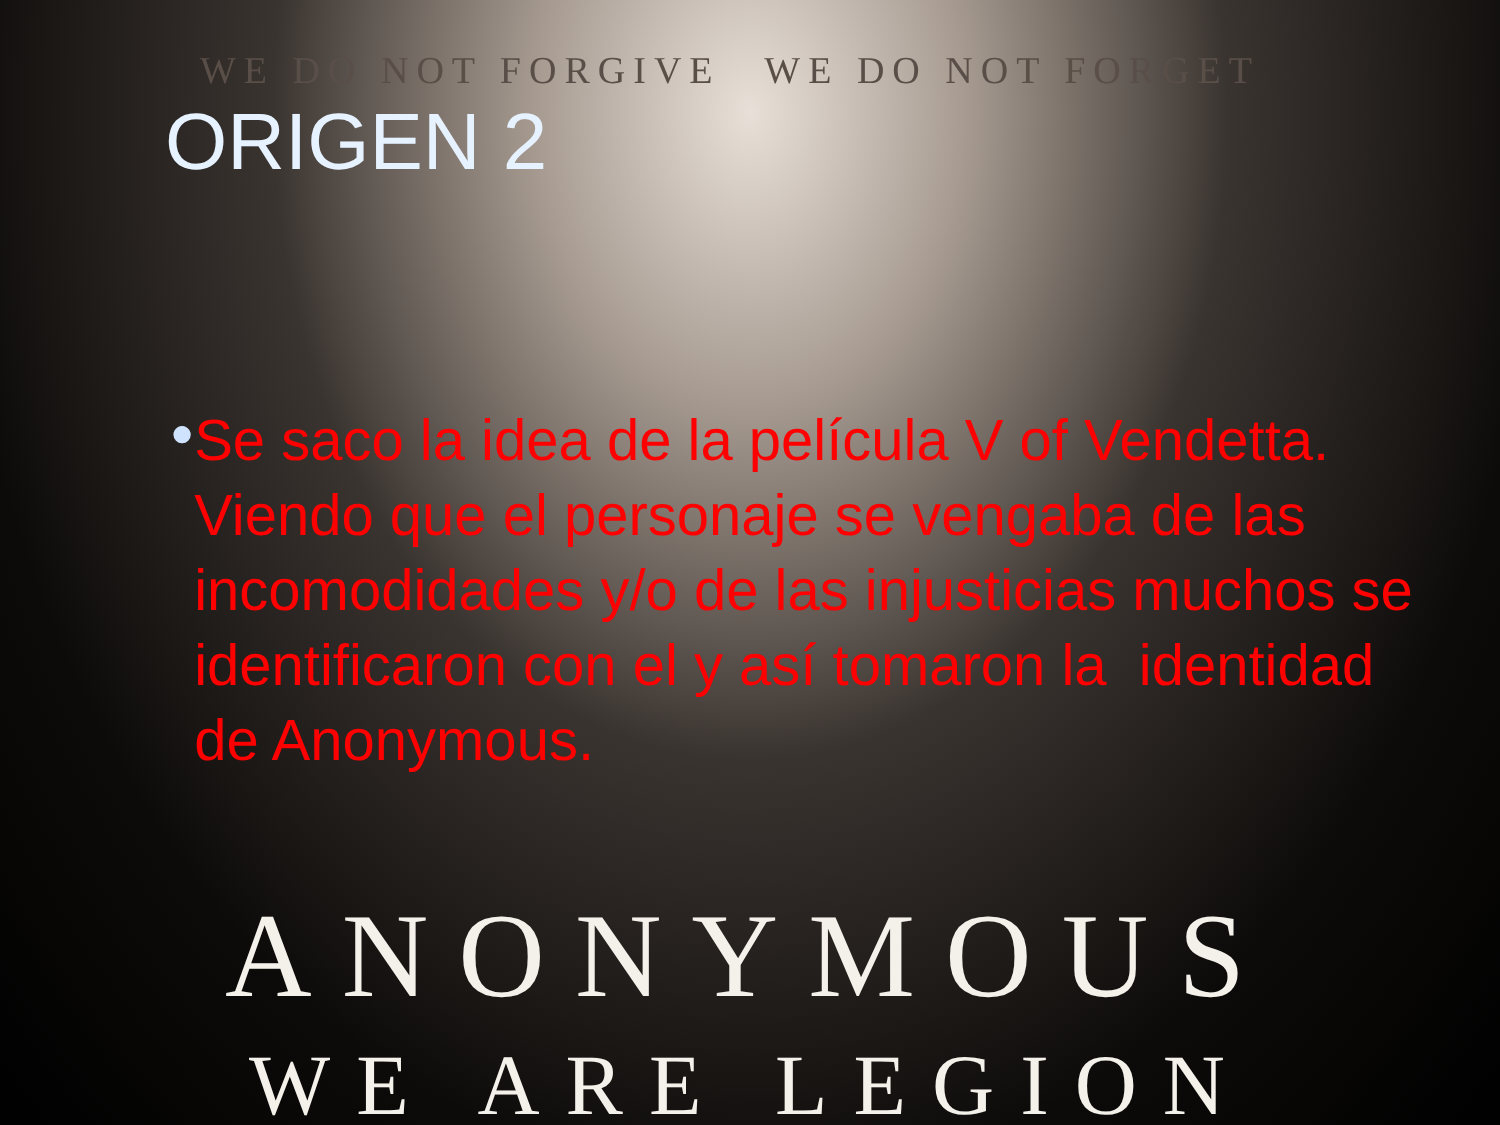WE DO NOT FORGIVE WE DO NOT FORGET
ORIGEN 2
●
Se saco la idea de la película V of Vendetta. Viendo que el personaje se vengaba de las incomodidades y/o de las injusticias muchos se identificaron con el y así tomaron la identidad de Anonymous.
ANONYMOUS
WE ARE LEGION